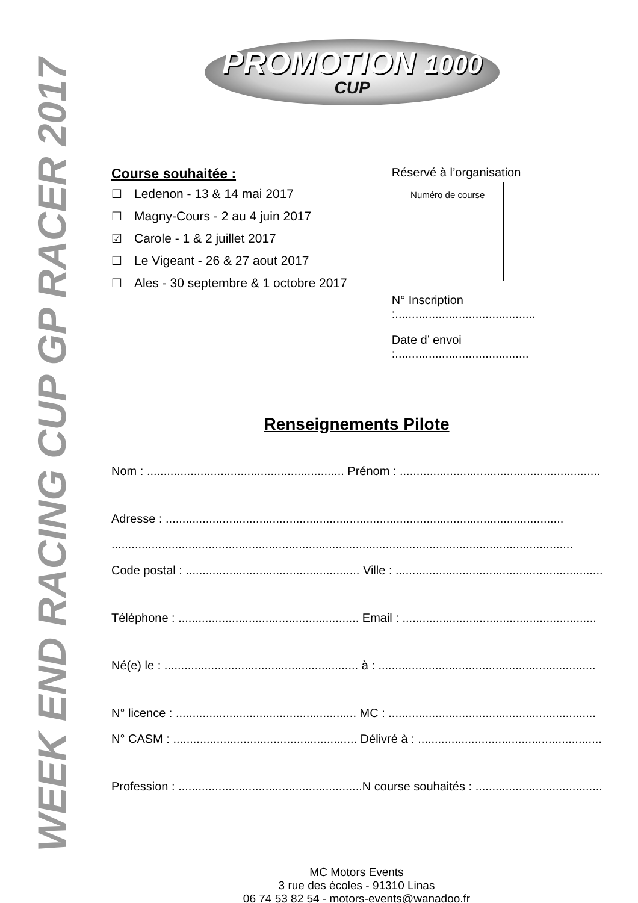WEEK END RACING CUP GP RACER 2017
PROMOTION 1000
CUP
Course souhaitée :
☐ Ledenon - 13 & 14 mai 2017
☐ Magny-Cours - 2 au 4 juin 2017
☑ Carole - 1 & 2 juillet 2017
☐ Le Vigeant - 26 & 27 aout 2017
☐ Ales - 30 septembre & 1 octobre 2017
Réservé à l’organisation
Numéro de course
N° Inscription :..........................................
Date d’ envoi :........................................
Renseignements Pilote
Nom : ........................................................... Prénom : ............................................................
Adresse : .......................................................................................................................
..........................................................................................................................................
Code postal : .................................................... Ville : ..............................................................
Téléphone : ...................................................... Email : ..........................................................
Né(e) le : .......................................................... à : .................................................................
N° licence : ...................................................... MC : ..............................................................
N° CASM : ....................................................... Délivré à : .......................................................
Profession : .......................................................N course souhaités : ..........................................
MC Motors Events
3 rue des écoles - 91310 Linas
06 74 53 82 54 - motors-events@wanadoo.fr